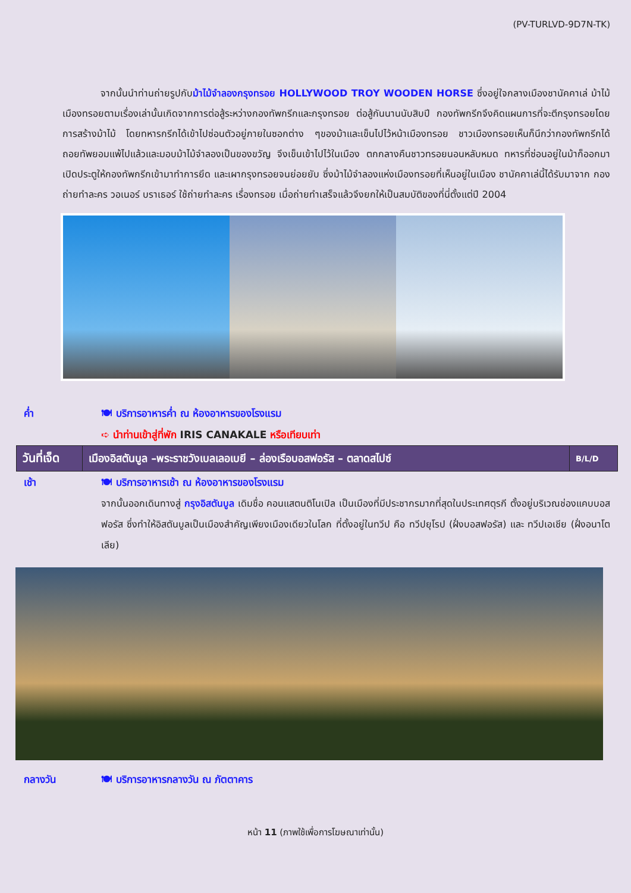(PV-TURLVD-9D7N-TK)
จากนั้นนำท่านถ่ายรูปกับม้าไม้จำลองกรุงทรอย HOLLYWOOD TROY WOODEN HORSE ซึ่งอยู่ใจกลางเมืองชานัคคาเล่ ม้าไม้เมืองทรอยตามเรื่องเล่านั้นเกิดจากการต่อสู้ระหว่างกองทัพกรีกและกรุงทรอย ต่อสู้กันนานนับสิบปี กองทัพกรีกจึงคิดแผนการที่จะตีกรุงทรอยโดยการสร้างม้าไม้ โดยทหารกรีกได้เข้าไปซ่อนตัวอยู่ภายในซอกต่าง ๆของม้าและเข็นไปไว้หน้าเมืองทรอย ชาวเมืองทรอยเห็นก็นึกว่ากองทัพกรีกได้ถอยทัพยอมแพ้ไปแล้วและมอบม้าไม้จำลองเป็นของขวัญ จึงเข็นเข้าไปไว้ในเมือง ตกกลางคืนชาวทรอยนอนหลับหมด ทหารที่ซ่อนอยู่ในม้าก็ออกมาเปิดประตูให้กองทัพกรีกเข้ามาทำการยึด และเผากรุงทรอยจนย่อยยับ ซึ่งม้าไม้จำลองแห่งเมืองทรอยที่เห็นอยู่ในเมือง ชานัคคาเล่นี้ได้รับมาจาก กองถ่ายทำละคร วอเนอร์ บราเธอร์ ใช้ถ่ายทำละคร เรื่องทรอย เมื่อถ่ายทำเสร็จแล้วจึงยกให้เป็นสมบัติของที่นี่ตั้งแต่ปี 2004
ค่ำ 🍽 บริการอาหารค่ำ ณ ห้องอาหารของโรงแรม
➪ นำท่านเข้าสู่ที่พัก IRIS CANAKALE หรือเทียบเท่า
| วันที่เจ็ด | เมืองอิสตันบูล –พระราชวังเบลเลอเบยี – ล่องเรือบอสฟอรัส – ตลาดสไปซ์ | B/L/D |
เช้า 🍽 บริการอาหารเช้า ณ ห้องอาหารของโรงแรม
จากนั้นออกเดินทางสู่ กรุงอิสตันบูล เดิมชื่อ คอนแสตนติโนเปิล เป็นเมืองที่มีประชากรมากที่สุดในประเทศตุรกี ตั้งอยู่บริเวณช่องแคบบอสฟอรัส ซึ่งทำให้อิสตันบูลเป็นเมืองสำคัญเพียงเมืองเดียวในโลก ที่ตั้งอยู่ในทวีป คือ ทวีปยุโรป (ฝั่งบอสฟอรัส) และ ทวีปเอเชีย (ฝั่งอนาโตเลีย)
กลางวัน 🍽 บริการอาหารกลางวัน ณ ภัตตาคาร
หน้า 11 (ภาพใช้เพื่อการโฆษณาเท่านั้น)